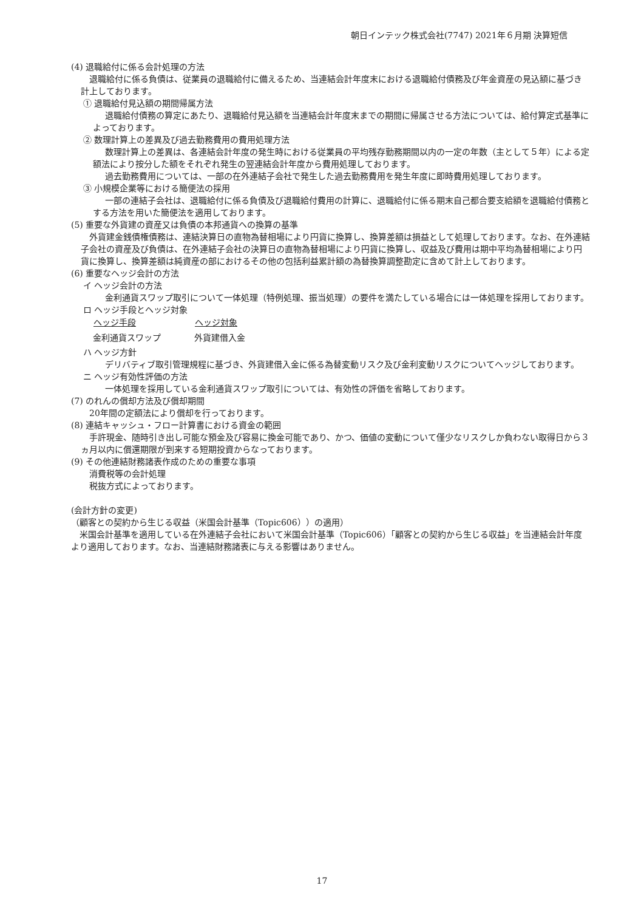朝日インテック株式会社(7747) 2021年６月期 決算短信
(4) 退職給付に係る会計処理の方法
退職給付に係る負債は、従業員の退職給付に備えるため、当連結会計年度末における退職給付債務及び年金資産の見込額に基づき計上しております。
① 退職給付見込額の期間帰属方法
退職給付債務の算定にあたり、退職給付見込額を当連結会計年度末までの期間に帰属させる方法については、給付算定式基準によっております。
② 数理計算上の差異及び過去勤務費用の費用処理方法
数理計算上の差異は、各連結会計年度の発生時における従業員の平均残存勤務期間以内の一定の年数（主として５年）による定額法により按分した額をそれぞれ発生の翌連結会計年度から費用処理しております。
過去勤務費用については、一部の在外連結子会社で発生した過去勤務費用を発生年度に即時費用処理しております。
③ 小規模企業等における簡便法の採用
一部の連結子会社は、退職給付に係る負債及び退職給付費用の計算に、退職給付に係る期末自己都合要支給額を退職給付債務とする方法を用いた簡便法を適用しております。
(5) 重要な外貨建の資産又は負債の本邦通貨への換算の基準
外貨建金銭債権債務は、連結決算日の直物為替相場により円貨に換算し、換算差額は損益として処理しております。なお、在外連結子会社の資産及び負債は、在外連結子会社の決算日の直物為替相場により円貨に換算し、収益及び費用は期中平均為替相場により円貨に換算し、換算差額は純資産の部におけるその他の包括利益累計額の為替換算調整勘定に含めて計上しております。
(6) 重要なヘッジ会計の方法
イ ヘッジ会計の方法
金利通貨スワップ取引について一体処理（特例処理、振当処理）の要件を満たしている場合には一体処理を採用しております。
ロ ヘッジ手段とヘッジ対象
| ヘッジ手段 | ヘッジ対象 |
| --- | --- |
| 金利通貨スワップ | 外貨建借入金 |
ハ ヘッジ方針
デリバティブ取引管理規程に基づき、外貨建借入金に係る為替変動リスク及び金利変動リスクについてヘッジしております。
ニ ヘッジ有効性評価の方法
一体処理を採用している金利通貨スワップ取引については、有効性の評価を省略しております。
(7) のれんの償却方法及び償却期間
20年間の定額法により償却を行っております。
(8) 連結キャッシュ・フロー計算書における資金の範囲
手許現金、随時引き出し可能な預金及び容易に換金可能であり、かつ、価値の変動について僅少なリスクしか負わない取得日から３ヵ月以内に償還期限が到来する短期投資からなっております。
(9) その他連結財務諸表作成のための重要な事項
消費税等の会計処理
税抜方式によっております。
(会計方針の変更)
（顧客との契約から生じる収益（米国会計基準（Topic606））の適用）
米国会計基準を適用している在外連結子会社において米国会計基準（Topic606）「顧客との契約から生じる収益」を当連結会計年度より適用しております。なお、当連結財務諸表に与える影響はありません。
17